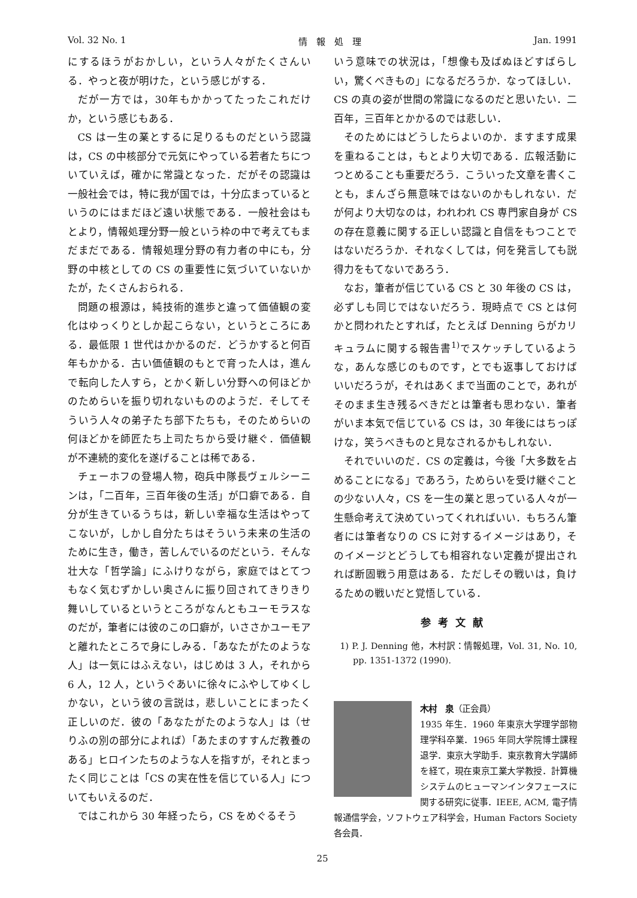Vol. 32 No. 1 情　報　処　理 Jan. 1991
にするほうがおかしい，という人々がたくさんいる．やっと夜が明けた，という感じがする．
だが一方では，30年もかかってたったこれだけか，という感じもある．
CS は一生の業とするに足りるものだという認識は，CS の中核部分で元気にやっている若者たちについていえば，確かに常識となった．だがその認識は一般社会では，特に我が国では，十分広まっているというのにはまだほど遠い状態である．一般社会はもとより，情報処理分野一般という枠の中で考えてもまだまだである．情報処理分野の有力者の中にも，分野の中核としての CS の重要性に気づいていないかたが，たくさんおられる．
問題の根源は，純技術的進歩と違って価値観の変化はゆっくりとしか起こらない，というところにある．最低限 1 世代はかかるのだ．どうかすると何百年もかかる．古い価値観のもとで育った人は，進んで転向した人すら，とかく新しい分野への何ほどかのためらいを振り切れないもののようだ．そしてそういう人々の弟子たち部下たちも，そのためらいの何ほどかを師匠たち上司たちから受け継ぐ．価値観が不連続的変化を遂げることは稀である．
チェーホフの登場人物，砲兵中隊長ヴェルシーニンは，「二百年，三百年後の生活」が口癖である．自分が生きているうちは，新しい幸福な生活はやってこないが，しかし自分たちはそういう未来の生活のために生き，働き，苦しんでいるのだという．そんな壮大な「哲学論」にふけりながら，家庭ではとてつもなく気むずかしい奥さんに振り回されてきりきり舞いしているというところがなんともユーモラスなのだが，筆者には彼のこの口癖が，いささかユーモアと離れたところで身にしみる．「あなたがたのような人」は一気にはふえない，はじめは 3 人，それから 6 人，12 人，というぐあいに徐々にふやしてゆくしかない，という彼の言説は，悲しいことにまったく正しいのだ．彼の「あなたがたのような人」は（せりふの別の部分によれば）「あたまのすすんだ教養のある」ヒロインたちのような人を指すが，それとまったく同じことは「CS の実在性を信じている人」についてもいえるのだ．
ではこれから 30 年経ったら，CS をめぐるそう
いう意味での状況は，「想像も及ばぬほどすばらしい，驚くべきもの」になるだろうか．なってほしい．CS の真の姿が世間の常識になるのだと思いたい．二百年，三百年とかかるのでは悲しい．
そのためにはどうしたらよいのか．ますます成果を重ねることは，もとより大切である．広報活動につとめることも重要だろう．こういった文章を書くことも，まんざら無意味ではないのかもしれない．だが何より大切なのは，われわれ CS 専門家自身が CS の存在意義に関する正しい認識と自信をもつことではないだろうか．それなくしては，何を発言しても説得力をもてないであろう．
なお，筆者が信じている CS と 30 年後の CS は，必ずしも同じではないだろう．現時点で CS とは何かと問われたとすれば，たとえば Denning らがカリキュラムに関する報告書<sup>1)</sup>でスケッチしているような，あんな感じのものです，とでも返事しておけばいいだろうが，それはあくまで当面のことで，あれがそのまま生き残るべきだとは筆者も思わない．筆者がいま本気で信じている CS は，30 年後にはちっぽけな，笑うべきものと見なされるかもしれない．
それでいいのだ．CS の定義は，今後「大多数を占めることになる」であろう，ためらいを受け継ぐことの少ない人々，CS を一生の業と思っている人々が一生懸命考えて決めていってくれればいい．もちろん筆者には筆者なりの CS に対するイメージはあり，そのイメージとどうしても相容れない定義が提出されれば断固戦う用意はある．ただしその戦いは，負けるための戦いだと覚悟している．
参考文献
1) P. J. Denning 他，木村訳：情報処理，Vol. 31, No. 10, pp. 1351-1372 (1990).
木村　泉（正会員）
1935 年生．1960 年東京大学理学部物理学科卒業．1965 年同大学院博士課程退学．東京大学助手．東京教育大学講師を経て，現在東京工業大学教授．計算機システムのヒューマンインタフェースに関する研究に従事．IEEE, ACM, 電子情報通信学会，ソフトウェア科学会，Human Factors Society 各会員．
25